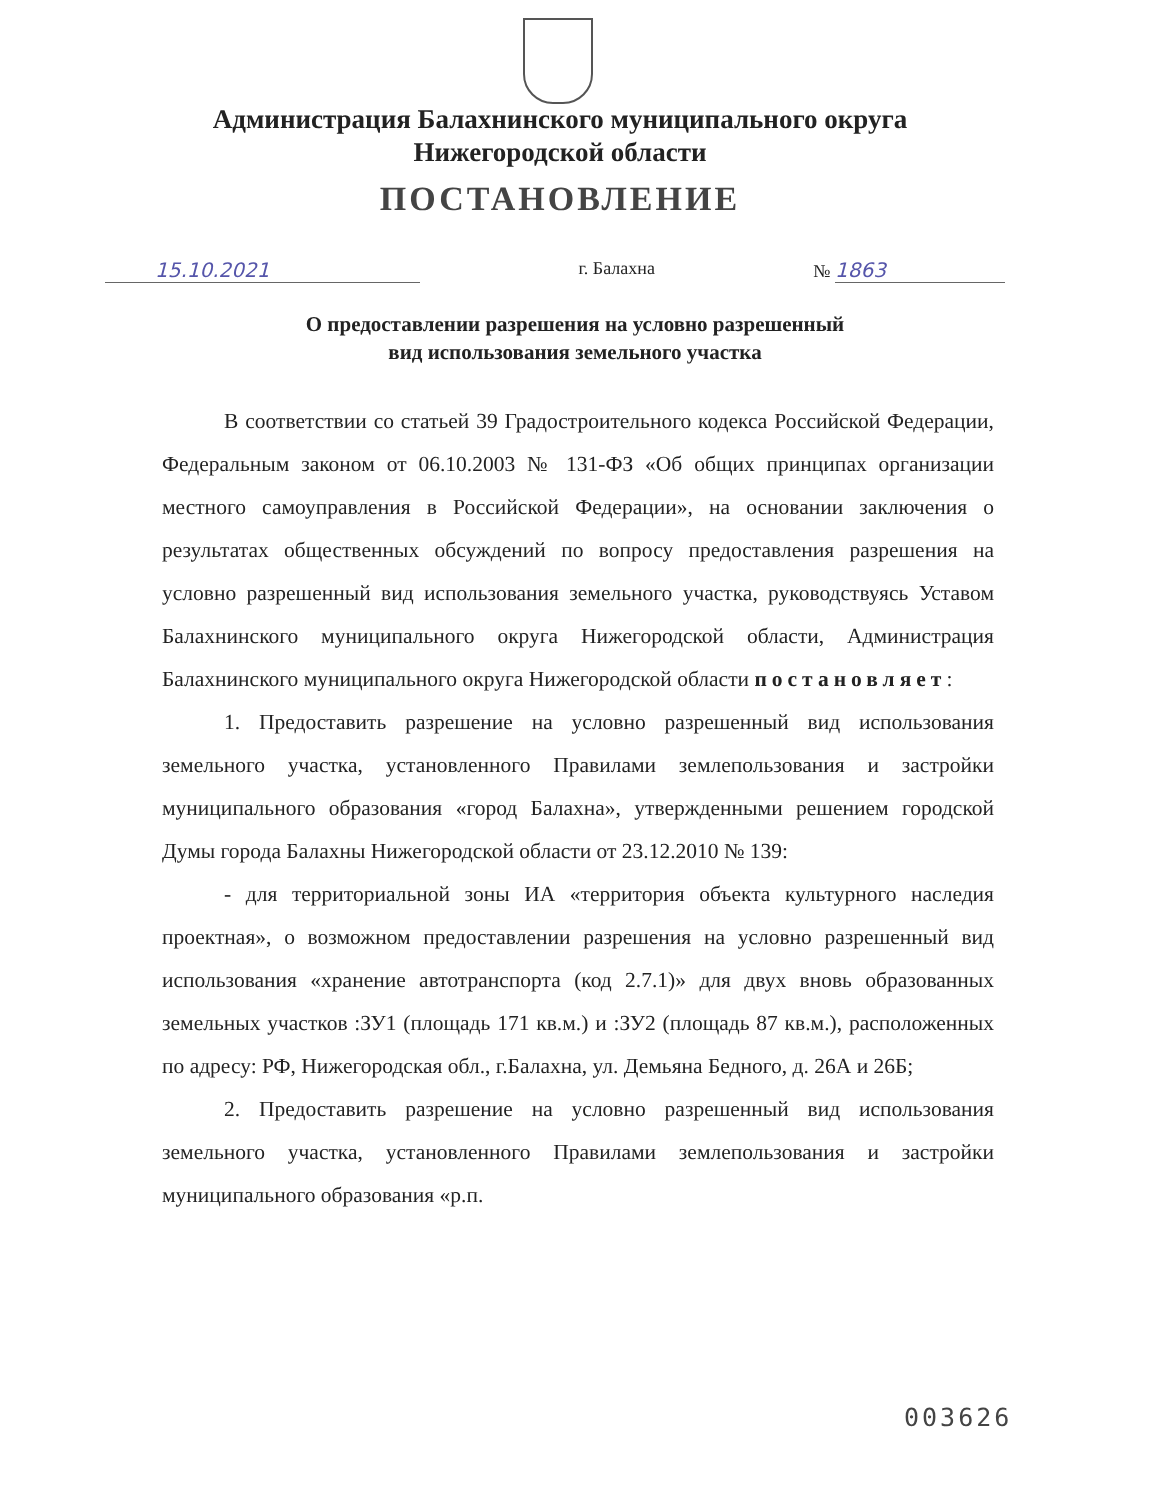Администрация Балахнинского муниципального округа
Нижегородской области
ПОСТАНОВЛЕНИЕ
15.10.2021 г. Балахна № 1863
О предоставлении разрешения на условно разрешенный
вид использования земельного участка
В соответствии со статьей 39 Градостроительного кодекса Российской Федерации, Федеральным законом от 06.10.2003 № 131-ФЗ «Об общих принципах организации местного самоуправления в Российской Федерации», на основании заключения о результатах общественных обсуждений по вопросу предоставления разрешения на условно разрешенный вид использования земельного участка, руководствуясь Уставом Балахнинского муниципального округа Нижегородской области, Администрация Балахнинского муниципального округа Нижегородской области постановляет:
1. Предоставить разрешение на условно разрешенный вид использования земельного участка, установленного Правилами землепользования и застройки муниципального образования «город Балахна», утвержденными решением городской Думы города Балахны Нижегородской области от 23.12.2010 № 139:
- для территориальной зоны ИА «территория объекта культурного наследия проектная», о возможном предоставлении разрешения на условно разрешенный вид использования «хранение автотранспорта (код 2.7.1)» для двух вновь образованных земельных участков :ЗУ1 (площадь 171 кв.м.) и :ЗУ2 (площадь 87 кв.м.), расположенных по адресу: РФ, Нижегородская обл., г.Балахна, ул. Демьяна Бедного, д. 26А и 26Б;
2. Предоставить разрешение на условно разрешенный вид использования земельного участка, установленного Правилами землепользования и застройки муниципального образования «р.п.
003626